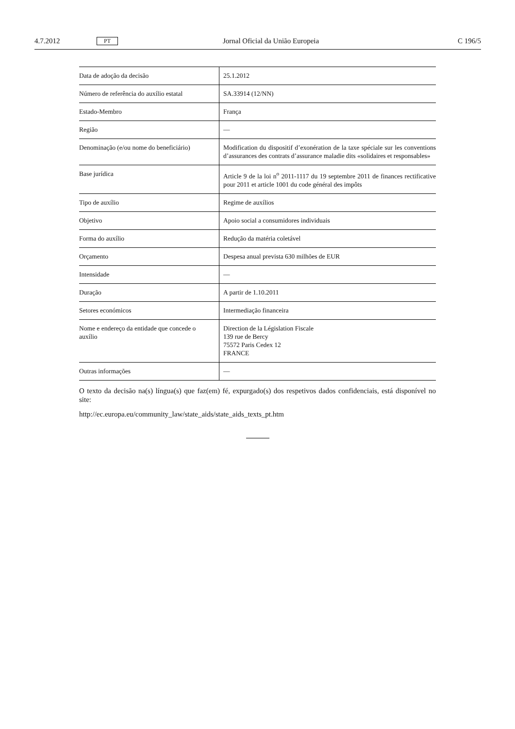4.7.2012 PT Jornal Oficial da União Europeia C 196/5
| Data de adoção da decisão | 25.1.2012 |
| Número de referência do auxílio estatal | SA.33914 (12/NN) |
| Estado-Membro | França |
| Região | — |
| Denominação (e/ou nome do beneficiário) | Modification du dispositif d’exonération de la taxe spéciale sur les conventions d’assurances des contrats d’assurance maladie dits «solidaires et responsables» |
| Base jurídica | Article 9 de la loi n<sup>o</sup> 2011-1117 du 19 septembre 2011 de finances rectificative pour 2011 et article 1001 du code général des impôts |
| Tipo de auxílio | Regime de auxílios |
| Objetivo | Apoio social a consumidores individuais |
| Forma do auxílio | Redução da matéria coletável |
| Orçamento | Despesa anual prevista 630 milhões de EUR |
| Intensidade | — |
| Duração | A partir de 1.10.2011 |
| Setores económicos | Intermediação financeira |
| Nome e endereço da entidade que concede o auxílio | Direction de la Législation Fiscale 139 rue de Bercy 75572 Paris Cedex 12 FRANCE |
| Outras informações | — |
O texto da decisão na(s) língua(s) que faz(em) fé, expurgado(s) dos respetivos dados confidenciais, está disponível no site:
http://ec.europa.eu/community_law/state_aids/state_aids_texts_pt.htm